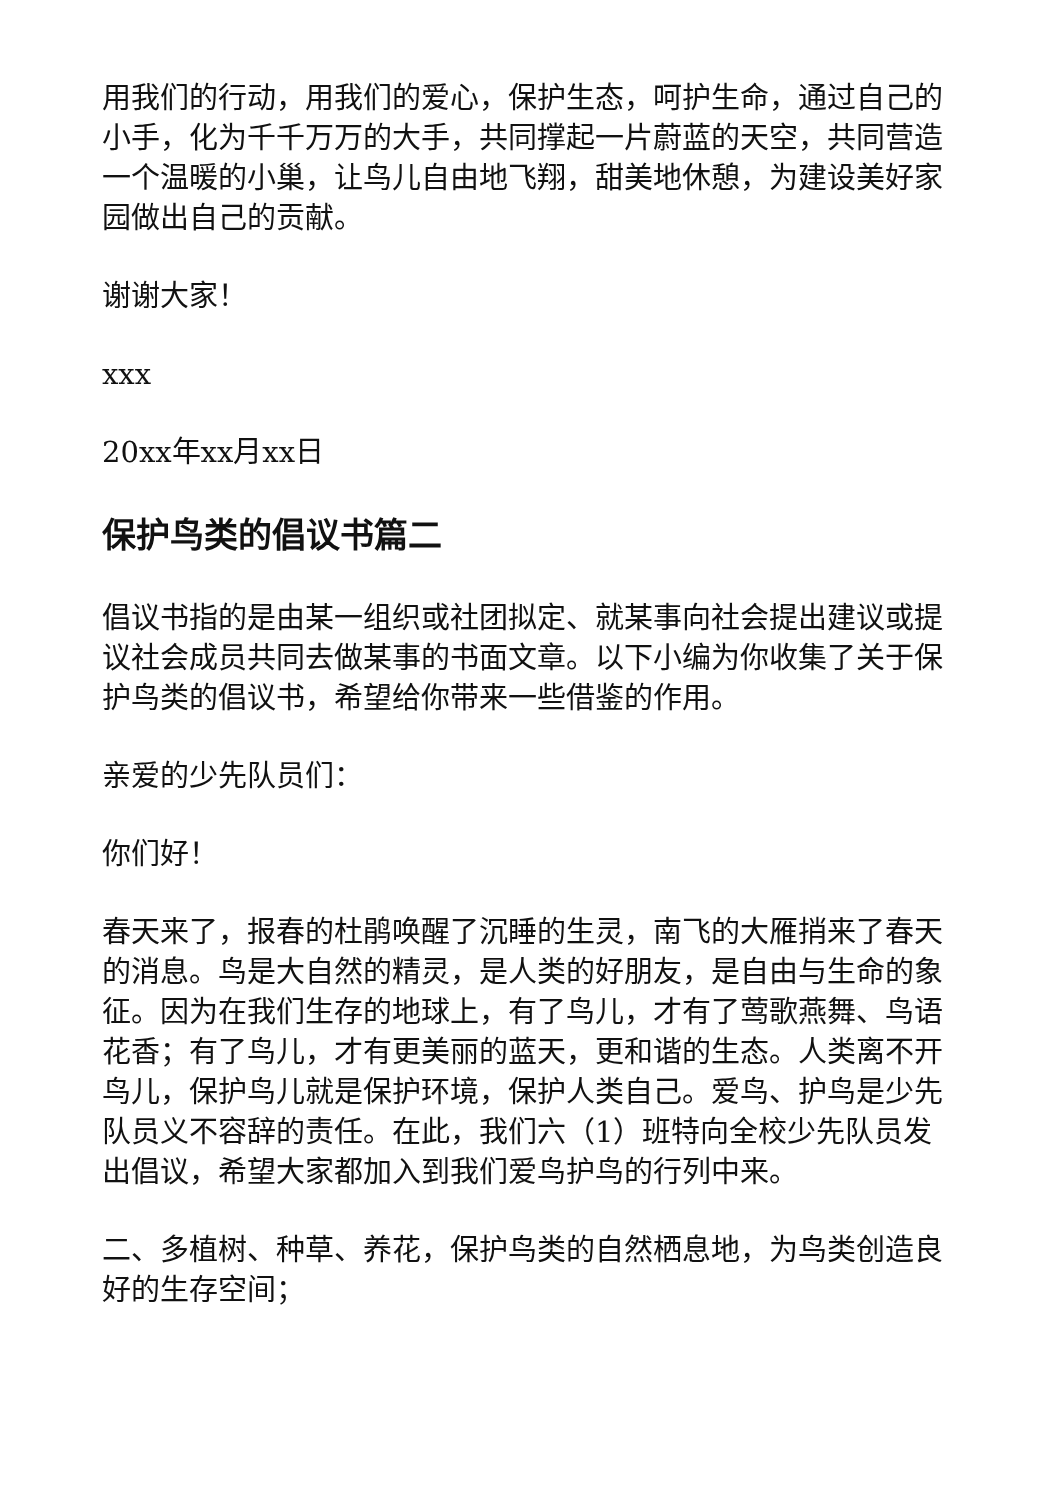用我们的行动，用我们的爱心，保护生态，呵护生命，通过自己的小手，化为千千万万的大手，共同撑起一片蔚蓝的天空，共同营造一个温暖的小巢，让鸟儿自由地飞翔，甜美地休憩，为建设美好家园做出自己的贡献。
谢谢大家！
xxx
20xx年xx月xx日
保护鸟类的倡议书篇二
倡议书指的是由某一组织或社团拟定、就某事向社会提出建议或提议社会成员共同去做某事的书面文章。以下小编为你收集了关于保护鸟类的倡议书，希望给你带来一些借鉴的作用。
亲爱的少先队员们：
你们好！
春天来了，报春的杜鹃唤醒了沉睡的生灵，南飞的大雁捎来了春天的消息。鸟是大自然的精灵，是人类的好朋友，是自由与生命的象征。因为在我们生存的地球上，有了鸟儿，才有了莺歌燕舞、鸟语花香；有了鸟儿，才有更美丽的蓝天，更和谐的生态。人类离不开鸟儿，保护鸟儿就是保护环境，保护人类自己。爱鸟、护鸟是少先队员义不容辞的责任。在此，我们六（1）班特向全校少先队员发出倡议，希望大家都加入到我们爱鸟护鸟的行列中来。
二、多植树、种草、养花，保护鸟类的自然栖息地，为鸟类创造良好的生存空间；